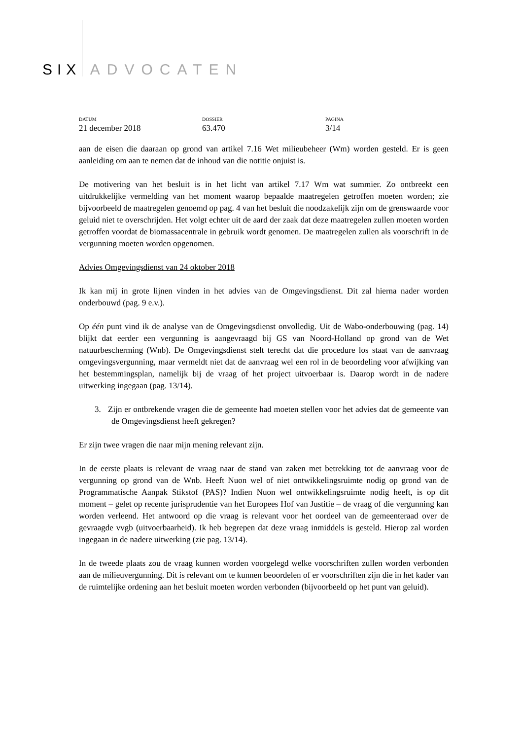SIX ADVOCATEN
DATUM
21 december 2018
DOSSIER
63.470
PAGINA
3/14
aan de eisen die daaraan op grond van artikel 7.16 Wet milieubeheer (Wm) worden gesteld. Er is geen aanleiding om aan te nemen dat de inhoud van die notitie onjuist is.
De motivering van het besluit is in het licht van artikel 7.17 Wm wat summier. Zo ontbreekt een uitdrukkelijke vermelding van het moment waarop bepaalde maatregelen getroffen moeten worden; zie bijvoorbeeld de maatregelen genoemd op pag. 4 van het besluit die noodzakelijk zijn om de grenswaarde voor geluid niet te overschrijden. Het volgt echter uit de aard der zaak dat deze maatregelen zullen moeten worden getroffen voordat de biomassacentrale in gebruik wordt genomen. De maatregelen zullen als voorschrift in de vergunning moeten worden opgenomen.
Advies Omgevingsdienst van 24 oktober 2018
Ik kan mij in grote lijnen vinden in het advies van de Omgevingsdienst. Dit zal hierna nader worden onderbouwd (pag. 9 e.v.).
Op één punt vind ik de analyse van de Omgevingsdienst onvolledig. Uit de Wabo-onderbouwing (pag. 14) blijkt dat eerder een vergunning is aangevraagd bij GS van Noord-Holland op grond van de Wet natuurbescherming (Wnb). De Omgevingsdienst stelt terecht dat die procedure los staat van de aanvraag omgevingsvergunning, maar vermeldt niet dat de aanvraag wel een rol in de beoordeling voor afwijking van het bestemmingsplan, namelijk bij de vraag of het project uitvoerbaar is. Daarop wordt in de nadere uitwerking ingegaan (pag. 13/14).
3. Zijn er ontbrekende vragen die de gemeente had moeten stellen voor het advies dat de gemeente van de Omgevingsdienst heeft gekregen?
Er zijn twee vragen die naar mijn mening relevant zijn.
In de eerste plaats is relevant de vraag naar de stand van zaken met betrekking tot de aanvraag voor de vergunning op grond van de Wnb. Heeft Nuon wel of niet ontwikkelingsruimte nodig op grond van de Programmatische Aanpak Stikstof (PAS)? Indien Nuon wel ontwikkelingsruimte nodig heeft, is op dit moment – gelet op recente jurisprudentie van het Europees Hof van Justitie – de vraag of die vergunning kan worden verleend. Het antwoord op die vraag is relevant voor het oordeel van de gemeenteraad over de gevraagde vvgb (uitvoerbaarheid). Ik heb begrepen dat deze vraag inmiddels is gesteld. Hierop zal worden ingegaan in de nadere uitwerking (zie pag. 13/14).
In de tweede plaats zou de vraag kunnen worden voorgelegd welke voorschriften zullen worden verbonden aan de milieuvergunning. Dit is relevant om te kunnen beoordelen of er voorschriften zijn die in het kader van de ruimtelijke ordening aan het besluit moeten worden verbonden (bijvoorbeeld op het punt van geluid).